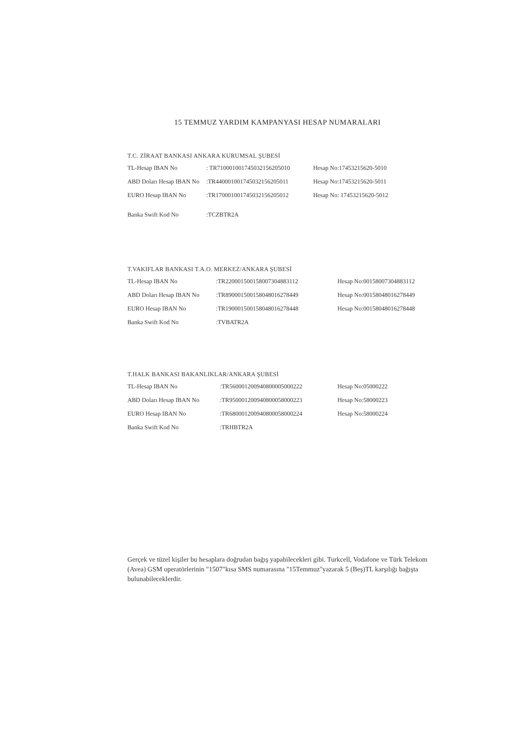15 TEMMUZ YARDIM KAMPANYASI HESAP NUMARALARI
T.C. ZİRAAT BANKASI ANKARA KURUMSAL ŞUBESİ
| TL-Hesap IBAN No | : TR710001001745032156205010 | Hesap No:17453215620-5010 |
| ABD Doları Hesap IBAN No | :TR440001001745032156205011 | Hesap No:17453215620-5011 |
| EURO Hesap IBAN No | :TR170001001745032156205012 | Hesap No: 17453215620-5012 |
| Banka Swift Kod No | :TCZBTR2A | |
T.VAKIFLAR BANKASI T.A.O. MERKEZ/ANKARA ŞUBESİ
| TL-Hesap IBAN No | :TR220001500158007304883112 | Hesap No:00158007304883112 |
| ABD Doları Hesap IBAN No | :TR890001500158048016278449 | Hesap No:00158048016278449 |
| EURO Hesap IBAN No | :TR190001500158048016278448 | Hesap No:00158048016278448 |
| Banka Swift Kod No | :TVBATR2A | |
T.HALK BANKASI BAKANLIKLAR/ANKARA ŞUBESİ
| TL-Hesap IBAN No | :TR560001200940800005000222 | Hesap No:05000222 |
| ABD Doları Hesap IBAN No | :TR950001200940800058000223 | Hesap No:58000223 |
| EURO Hesap IBAN No | :TR680001200940800058000224 | Hesap No:58000224 |
| Banka Swift Kod No | :TRHBTR2A | |
Gerçek ve tüzel kişiler bu hesaplara doğrudan bağış yapabilecekleri gibi. Turkcell, Vodafone ve Türk Telekom (Avea) GSM operatörlerinin "1507"kısa SMS numarasına "15Temmuz"yazarak 5 (Beş)TL karşılığı bağışta bulunabileceklerdir.